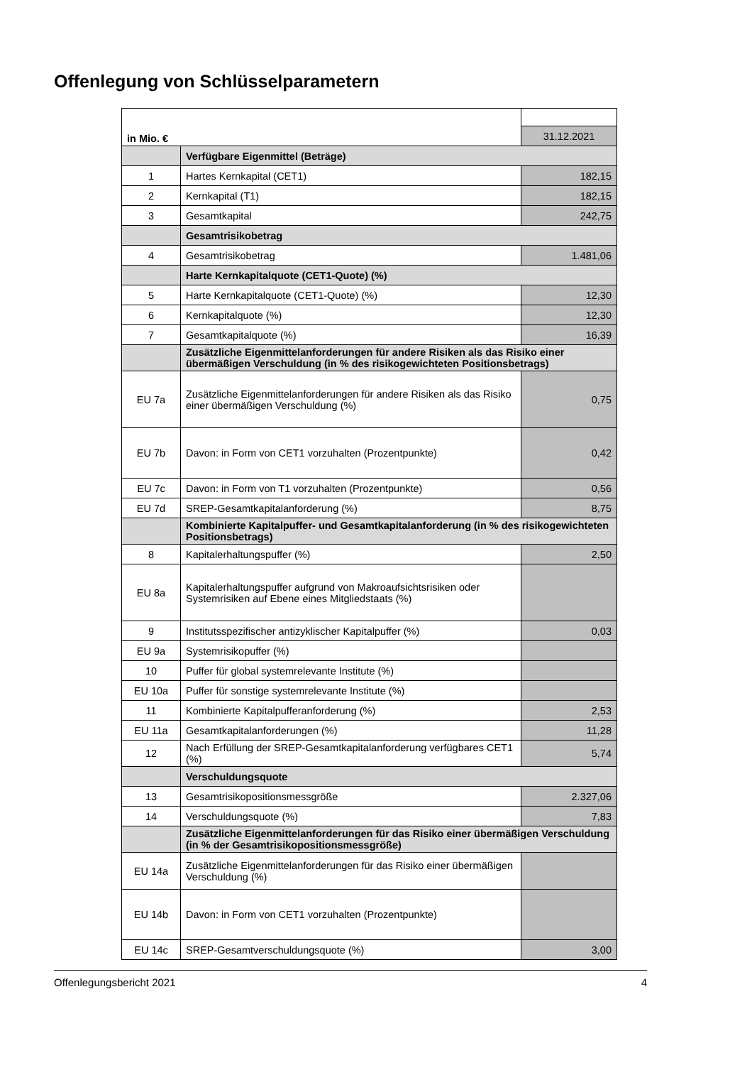Offenlegung von Schlüsselparametern
| in Mio. € | | |
| | | 31.12.2021 |
| | Verfügbare Eigenmittel (Beträge) | |
| 1 | Hartes Kernkapital (CET1) | 182,15 |
| 2 | Kernkapital (T1) | 182,15 |
| 3 | Gesamtkapital | 242,75 |
| | Gesamtrisikobetrag | |
| 4 | Gesamtrisikobetrag | 1.481,06 |
| | Harte Kernkapitalquote (CET1-Quote) (%) | |
| 5 | Harte Kernkapitalquote (CET1-Quote) (%) | 12,30 |
| 6 | Kernkapitalquote (%) | 12,30 |
| 7 | Gesamtkapitalquote (%) | 16,39 |
| | Zusätzliche Eigenmittelanforderungen für andere Risiken als das Risiko einer übermäßigen Verschuldung (in % des risikogewichteten Positionsbetrags) | |
| EU 7a | Zusätzliche Eigenmittelanforderungen für andere Risiken als das Risiko einer übermäßigen Verschuldung (%) | 0,75 |
| EU 7b | Davon: in Form von CET1 vorzuhalten (Prozentpunkte) | 0,42 |
| EU 7c | Davon: in Form von T1 vorzuhalten (Prozentpunkte) | 0,56 |
| EU 7d | SREP-Gesamtkapitalanforderung (%) | 8,75 |
| | Kombinierte Kapitalpuffer- und Gesamtkapitalanforderung (in % des risikogewichteten Positionsbetrags) | |
| 8 | Kapitalerhaltungspuffer (%) | 2,50 |
| EU 8a | Kapitalerhaltungspuffer aufgrund von Makroaufsichtsrisiken oder Systemrisiken auf Ebene eines Mitgliedstaats (%) | |
| 9 | Institutsspezifischer antizyklischer Kapitalpuffer (%) | 0,03 |
| EU 9a | Systemrisikopuffer (%) | |
| 10 | Puffer für global systemrelevante Institute (%) | |
| EU 10a | Puffer für sonstige systemrelevante Institute (%) | |
| 11 | Kombinierte Kapitalpufferanforderung (%) | 2,53 |
| EU 11a | Gesamtkapitalanforderungen (%) | 11,28 |
| 12 | Nach Erfüllung der SREP-Gesamtkapitalanforderung verfügbares CET1 (%) | 5,74 |
| | Verschuldungsquote | |
| 13 | Gesamtrisikopositionsmessgröße | 2.327,06 |
| 14 | Verschuldungsquote (%) | 7,83 |
| | Zusätzliche Eigenmittelanforderungen für das Risiko einer übermäßigen Verschuldung (in % der Gesamtrisikopositionsmessgröße) | |
| EU 14a | Zusätzliche Eigenmittelanforderungen für das Risiko einer übermäßigen Verschuldung (%) | |
| EU 14b | Davon: in Form von CET1 vorzuhalten (Prozentpunkte) | |
| EU 14c | SREP-Gesamtverschuldungsquote (%) | 3,00 |
Offenlegungsbericht 2021 4